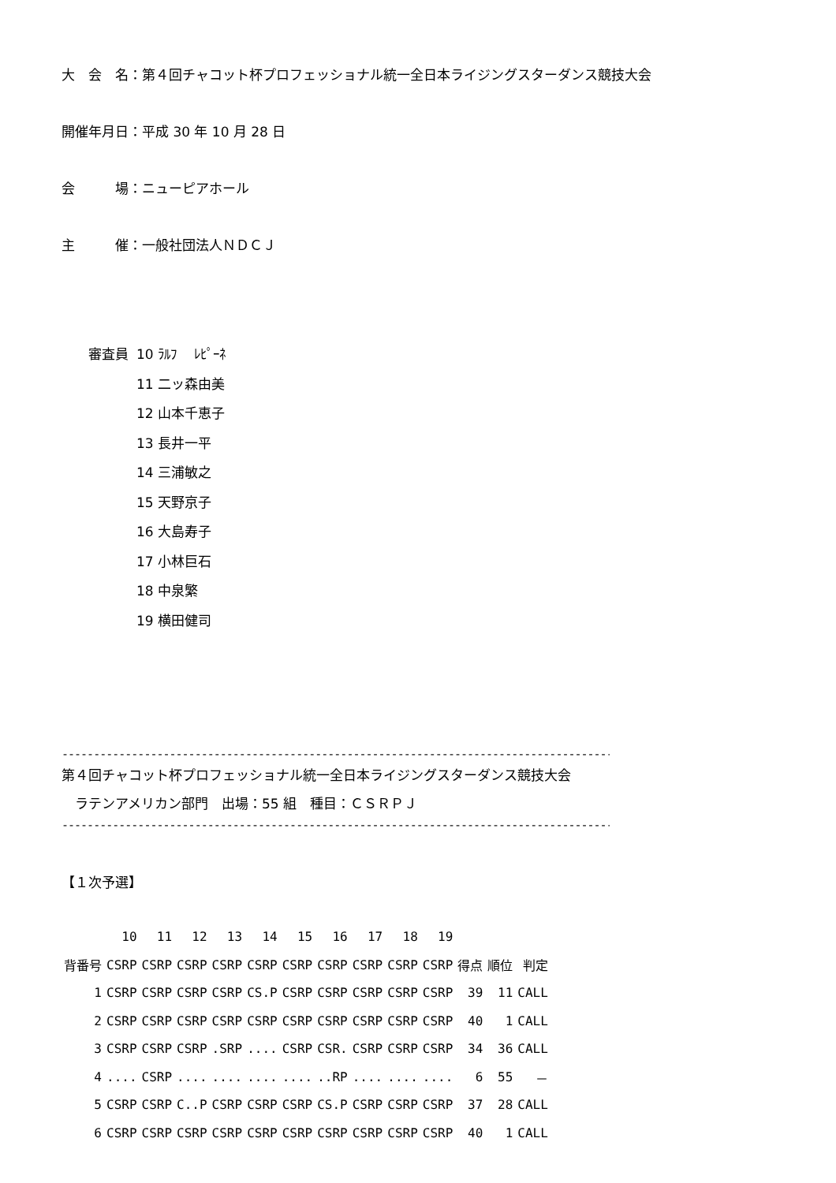大　会　名：第４回チャコット杯プロフェッショナル統一全日本ライジングスターダンス競技大会
開催年月日：平成 30 年 10 月 28 日
会　　　場：ニューピアホール
主　　　催：一般社団法人ＮＤＣＪ
| 審査員 | 10 ﾗﾙﾌ ﾚﾋﾟｰﾈ |
| | 11 二ッ森由美 |
| | 12 山本千恵子 |
| | 13 長井一平 |
| | 14 三浦敏之 |
| | 15 天野京子 |
| | 16 大島寿子 |
| | 17 小林巨石 |
| | 18 中泉繁 |
| | 19 横田健司 |
------------------------------------------------------------------------------------------
第４回チャコット杯プロフェッショナル統一全日本ライジングスターダンス競技大会
　ラテンアメリカン部門　出場：55 組　種目：ＣＳＲＰＪ
------------------------------------------------------------------------------------------
【１次予選】
| | 10 | 11 | 12 | 13 | 14 | 15 | 16 | 17 | 18 | 19 | | | |
| 背番号 | CSRP | CSRP | CSRP | CSRP | CSRP | CSRP | CSRP | CSRP | CSRP | CSRP | 得点 | 順位 | 判定 |
| 1 | CSRP | CSRP | CSRP | CSRP | CS.P | CSRP | CSRP | CSRP | CSRP | CSRP | 39 | 11 | CALL |
| 2 | CSRP | CSRP | CSRP | CSRP | CSRP | CSRP | CSRP | CSRP | CSRP | CSRP | 40 | 1 | CALL |
| 3 | CSRP | CSRP | CSRP | .SRP | .... | CSRP | CSR. | CSRP | CSRP | CSRP | 34 | 36 | CALL |
| 4 | .... | CSRP | .... | .... | .... | .... | ..RP | .... | .... | .... | 6 | 55 | － |
| 5 | CSRP | CSRP | C..P | CSRP | CSRP | CSRP | CS.P | CSRP | CSRP | CSRP | 37 | 28 | CALL |
| 6 | CSRP | CSRP | CSRP | CSRP | CSRP | CSRP | CSRP | CSRP | CSRP | CSRP | 40 | 1 | CALL |